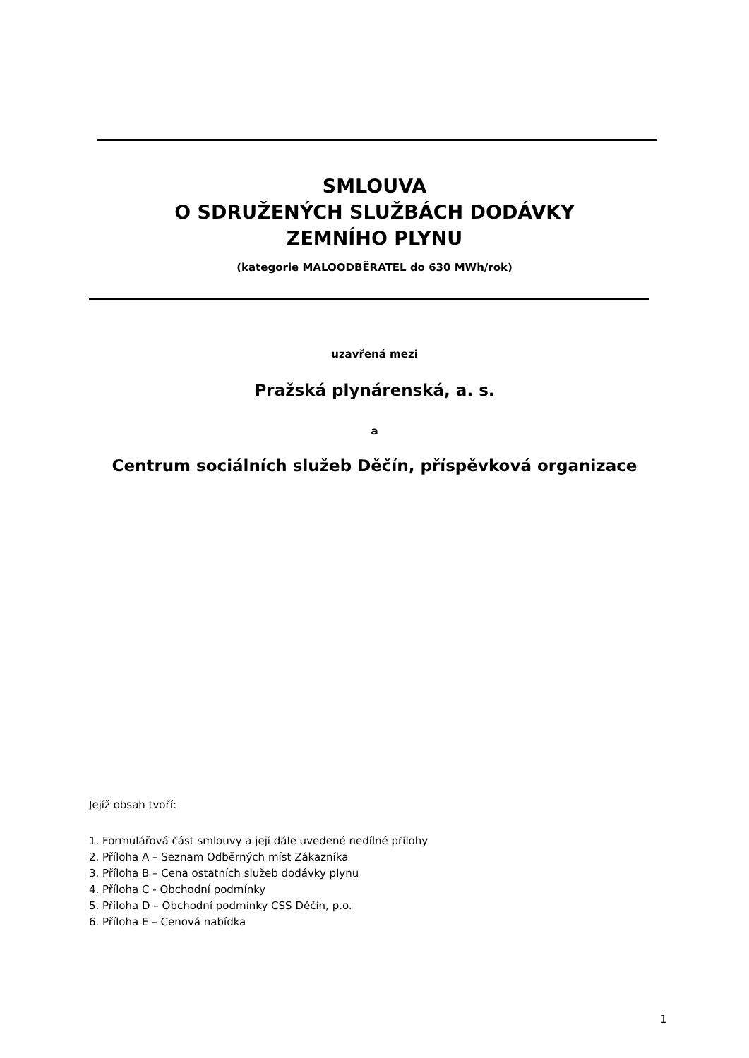SMLOUVA
O SDRUŽENÝCH SLUŽBÁCH DODÁVKY
ZEMNÍHO PLYNU
(kategorie MALOODBĚRATEL do 630 MWh/rok)
uzavřená mezi
Pražská plynárenská, a. s.
a
Centrum sociálních služeb Děčín, příspěvková organizace
Jejíž obsah tvoří:
1. Formulářová část smlouvy a její dále uvedené nedílné přílohy
2. Příloha A – Seznam Odběrných míst Zákazníka
3. Příloha B – Cena ostatních služeb dodávky plynu
4. Příloha C - Obchodní podmínky
5. Příloha D – Obchodní podmínky CSS Děčín, p.o.
6. Příloha E – Cenová nabídka
1